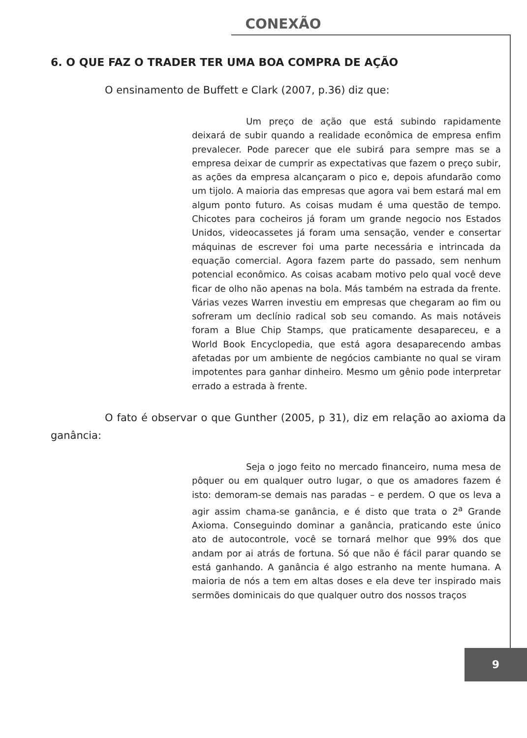CONEXÃO
6. O QUE FAZ O TRADER TER UMA BOA COMPRA DE AÇÃO
O ensinamento de Buffett e Clark (2007, p.36) diz que:
Um preço de ação que está subindo rapidamente deixará de subir quando a realidade econômica de empresa enfim prevalecer. Pode parecer que ele subirá para sempre mas se a empresa deixar de cumprir as expectativas que fazem o preço subir, as ações da empresa alcançaram o pico e, depois afundarão como um tijolo. A maioria das empresas que agora vai bem estará mal em algum ponto futuro. As coisas mudam é uma questão de tempo. Chicotes para cocheiros já foram um grande negocio nos Estados Unidos, videocassetes já foram uma sensação, vender e consertar máquinas de escrever foi uma parte necessária e intrincada da equação comercial. Agora fazem parte do passado, sem nenhum potencial econômico. As coisas acabam motivo pelo qual você deve ficar de olho não apenas na bola. Más também na estrada da frente. Várias vezes Warren investiu em empresas que chegaram ao fim ou sofreram um declínio radical sob seu comando. As mais notáveis foram a Blue Chip Stamps, que praticamente desapareceu, e a World Book Encyclopedia, que está agora desaparecendo ambas afetadas por um ambiente de negócios cambiante no qual se viram impotentes para ganhar dinheiro. Mesmo um gênio pode interpretar errado a estrada à frente.
O fato é observar o que Gunther (2005, p 31), diz em relação ao axioma da ganância:
Seja o jogo feito no mercado financeiro, numa mesa de pôquer ou em qualquer outro lugar, o que os amadores fazem é isto: demoram-se demais nas paradas – e perdem. O que os leva a agir assim chama-se ganância, e é disto que trata o 2<sup>a</sup> Grande Axioma. Conseguindo dominar a ganância, praticando este único ato de autocontrole, você se tornará melhor que 99% dos que andam por ai atrás de fortuna. Só que não é fácil parar quando se está ganhando. A ganância é algo estranho na mente humana. A maioria de nós a tem em altas doses e ela deve ter inspirado mais sermões dominicais do que qualquer outro dos nossos traços
9